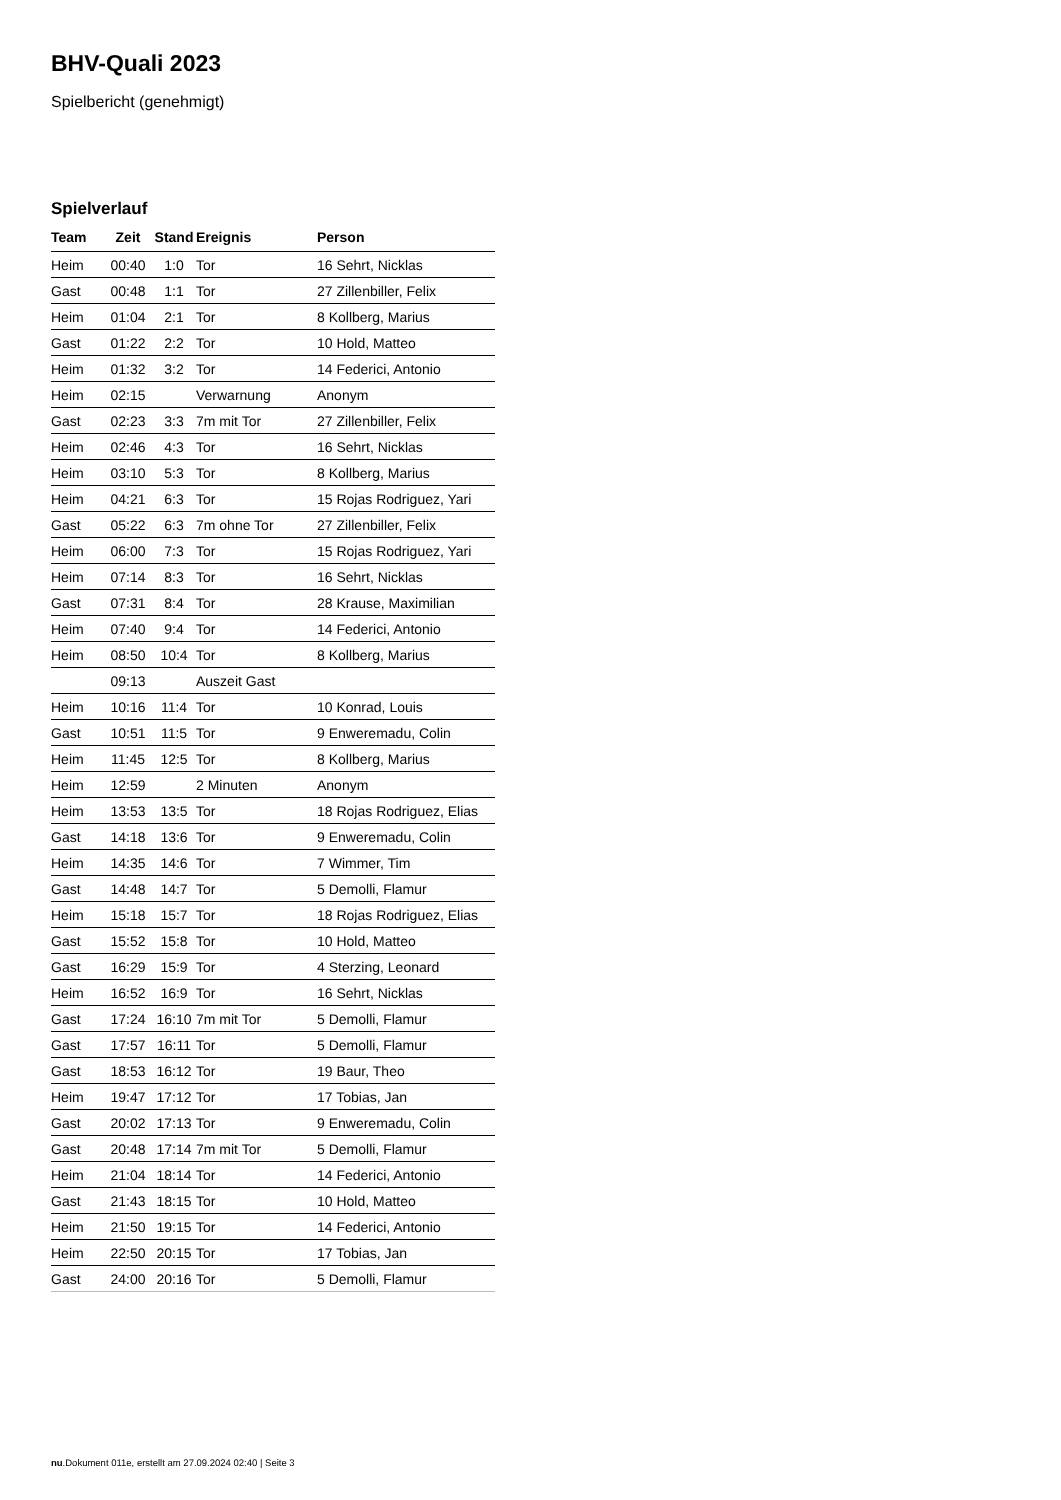BHV-Quali 2023
Spielbericht (genehmigt)
Spielverlauf
| Team | Zeit | Stand | Ereignis | Person |
| --- | --- | --- | --- | --- |
| Heim | 00:40 | 1:0 | Tor | 16 Sehrt, Nicklas |
| Gast | 00:48 | 1:1 | Tor | 27 Zillenbiller, Felix |
| Heim | 01:04 | 2:1 | Tor | 8 Kollberg, Marius |
| Gast | 01:22 | 2:2 | Tor | 10 Hold, Matteo |
| Heim | 01:32 | 3:2 | Tor | 14 Federici, Antonio |
| Heim | 02:15 | | Verwarnung | Anonym |
| Gast | 02:23 | 3:3 | 7m mit Tor | 27 Zillenbiller, Felix |
| Heim | 02:46 | 4:3 | Tor | 16 Sehrt, Nicklas |
| Heim | 03:10 | 5:3 | Tor | 8 Kollberg, Marius |
| Heim | 04:21 | 6:3 | Tor | 15 Rojas Rodriguez, Yari |
| Gast | 05:22 | 6:3 | 7m ohne Tor | 27 Zillenbiller, Felix |
| Heim | 06:00 | 7:3 | Tor | 15 Rojas Rodriguez, Yari |
| Heim | 07:14 | 8:3 | Tor | 16 Sehrt, Nicklas |
| Gast | 07:31 | 8:4 | Tor | 28 Krause, Maximilian |
| Heim | 07:40 | 9:4 | Tor | 14 Federici, Antonio |
| Heim | 08:50 | 10:4 | Tor | 8 Kollberg, Marius |
| | 09:13 | | Auszeit Gast | |
| Heim | 10:16 | 11:4 | Tor | 10 Konrad, Louis |
| Gast | 10:51 | 11:5 | Tor | 9 Enweremadu, Colin |
| Heim | 11:45 | 12:5 | Tor | 8 Kollberg, Marius |
| Heim | 12:59 | | 2 Minuten | Anonym |
| Heim | 13:53 | 13:5 | Tor | 18 Rojas Rodriguez, Elias |
| Gast | 14:18 | 13:6 | Tor | 9 Enweremadu, Colin |
| Heim | 14:35 | 14:6 | Tor | 7 Wimmer, Tim |
| Gast | 14:48 | 14:7 | Tor | 5 Demolli, Flamur |
| Heim | 15:18 | 15:7 | Tor | 18 Rojas Rodriguez, Elias |
| Gast | 15:52 | 15:8 | Tor | 10 Hold, Matteo |
| Gast | 16:29 | 15:9 | Tor | 4 Sterzing, Leonard |
| Heim | 16:52 | 16:9 | Tor | 16 Sehrt, Nicklas |
| Gast | 17:24 | 16:10 | 7m mit Tor | 5 Demolli, Flamur |
| Gast | 17:57 | 16:11 | Tor | 5 Demolli, Flamur |
| Gast | 18:53 | 16:12 | Tor | 19 Baur, Theo |
| Heim | 19:47 | 17:12 | Tor | 17 Tobias, Jan |
| Gast | 20:02 | 17:13 | Tor | 9 Enweremadu, Colin |
| Gast | 20:48 | 17:14 | 7m mit Tor | 5 Demolli, Flamur |
| Heim | 21:04 | 18:14 | Tor | 14 Federici, Antonio |
| Gast | 21:43 | 18:15 | Tor | 10 Hold, Matteo |
| Heim | 21:50 | 19:15 | Tor | 14 Federici, Antonio |
| Heim | 22:50 | 20:15 | Tor | 17 Tobias, Jan |
| Gast | 24:00 | 20:16 | Tor | 5 Demolli, Flamur |
nu.Dokument 011e, erstellt am 27.09.2024 02:40 | Seite 3